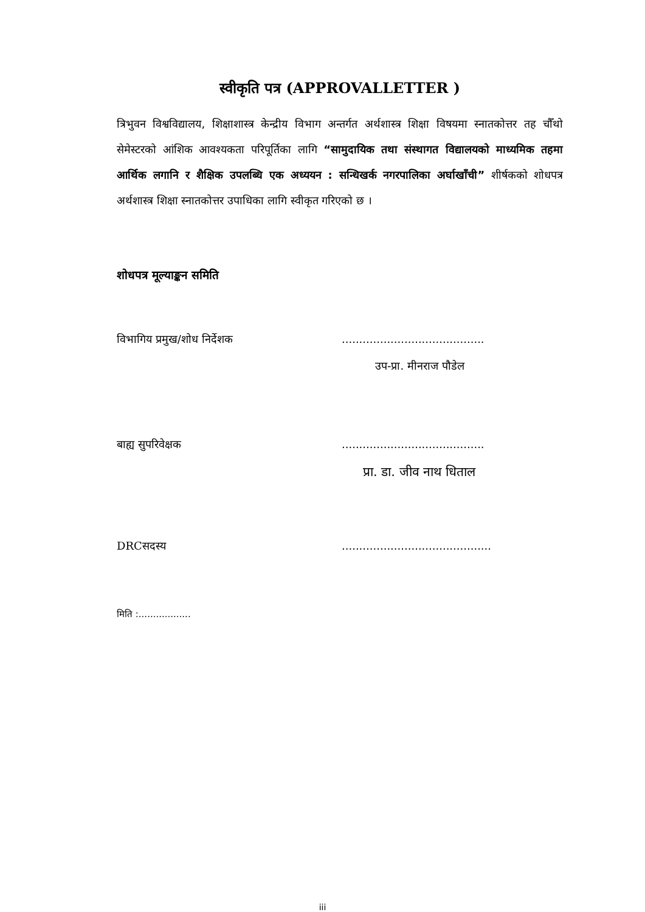स्वीकृति पत्र (APPROVALLETTER )
त्रिभुवन विश्वविद्यालय, शिक्षाशास्त्र केन्द्रीय विभाग अन्तर्गत अर्थशास्त्र शिक्षा विषयमा स्नातकोत्तर तह चौँथो सेमेस्टरको आंशिक आवश्यकता परिपूर्तिका लागि “सामुदायिक तथा संस्थागत विद्यालयको माध्यमिक तहमा आर्थिक लगानि र शैक्षिक उपलब्धि एक अध्ययन : सन्धिखर्क नगरपालिका अर्घाखाँची” शीर्षकको शोधपत्र अर्थशास्त्र शिक्षा स्नातकोत्तर उपाधिका लागि स्वीकृत गरिएको छ ।
शोधपत्र मूल्याङ्कन समिति
विभागिय प्रमुख/शोध निर्देशक.........................................
उप-प्रा. मीनराज पौडेल
बाह्य सुपरिवेक्षक.........................................
प्रा. डा. जीव नाथ धिताल
DRCसदस्य...........................................
मिति :..................
iii